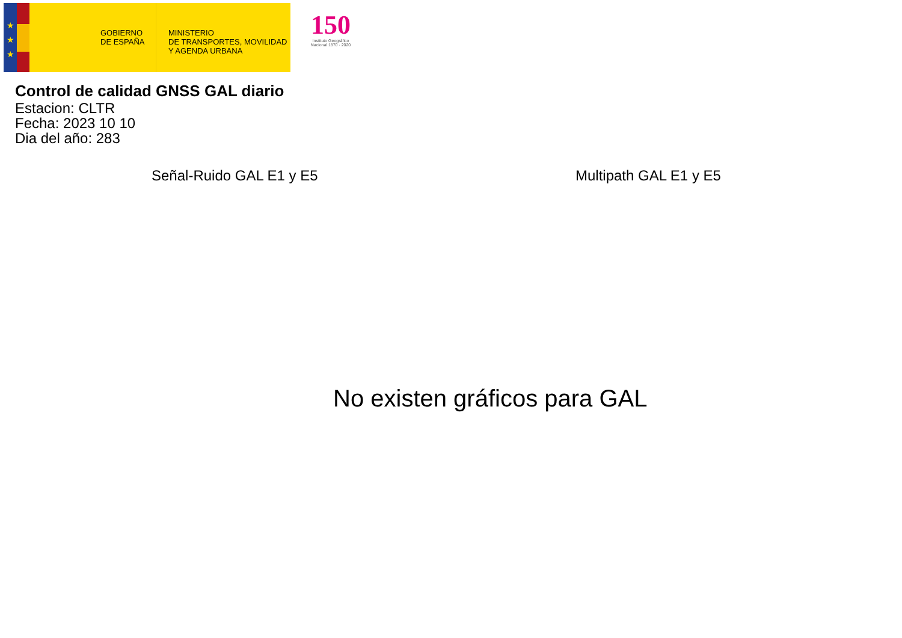★
★
★
GOBIERNO
DE ESPAÑA
MINISTERIO
DE TRANSPORTES, MOVILIDAD
Y AGENDA URBANA
150
Instituto Geográfico
Nacional 1870 · 2020
Control de calidad GNSS GAL diario
Estacion: CLTR
Fecha: 2023 10 10
Dia del año: 283
Señal-Ruido GAL E1 y E5 Multipath GAL E1 y E5
No existen gráficos para GAL